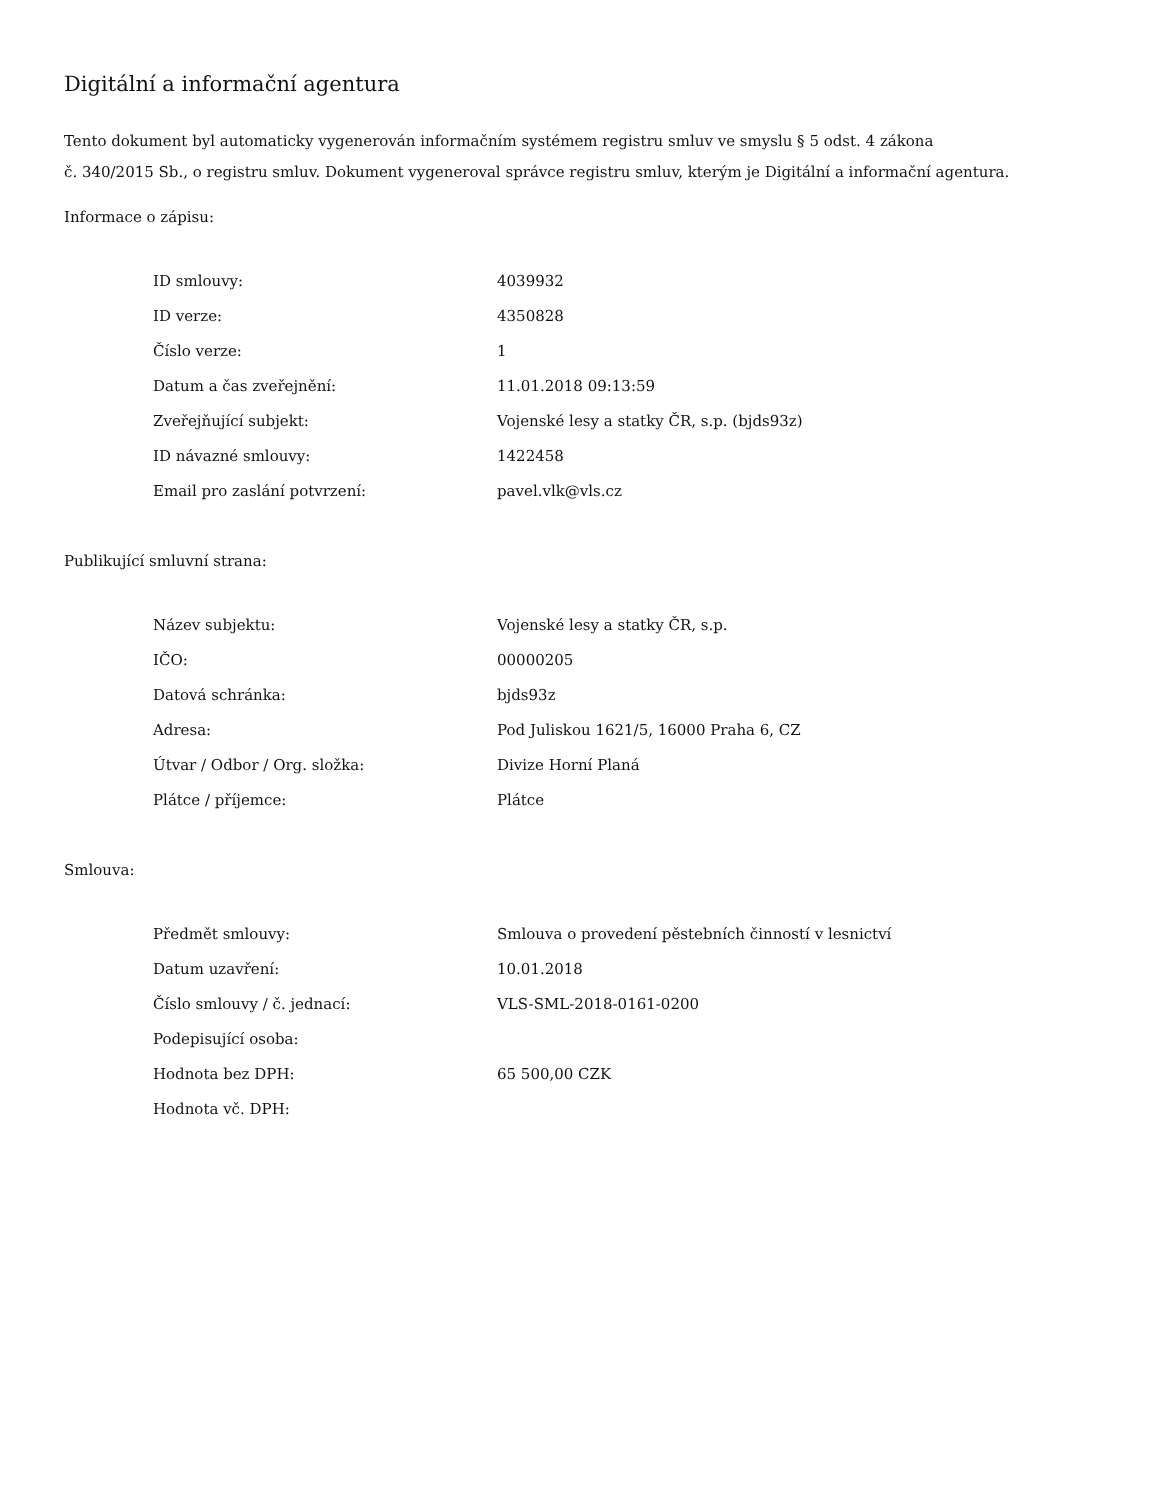Digitální a informační agentura
Tento dokument byl automaticky vygenerován informačním systémem registru smluv ve smyslu § 5 odst. 4 zákona
č. 340/2015 Sb., o registru smluv. Dokument vygeneroval správce registru smluv, kterým je Digitální a informační agentura.
Informace o zápisu:
| ID smlouvy: | 4039932 |
| ID verze: | 4350828 |
| Číslo verze: | 1 |
| Datum a čas zveřejnění: | 11.01.2018 09:13:59 |
| Zveřejňující subjekt: | Vojenské lesy a statky ČR, s.p. (bjds93z) |
| ID návazné smlouvy: | 1422458 |
| Email pro zaslání potvrzení: | pavel.vlk@vls.cz |
Publikující smluvní strana:
| Název subjektu: | Vojenské lesy a statky ČR, s.p. |
| IČO: | 00000205 |
| Datová schránka: | bjds93z |
| Adresa: | Pod Juliskou 1621/5, 16000 Praha 6, CZ |
| Útvar / Odbor / Org. složka: | Divize Horní Planá |
| Plátce / příjemce: | Plátce |
Smlouva:
| Předmět smlouvy: | Smlouva o provedení pěstebních činností v lesnictví |
| Datum uzavření: | 10.01.2018 |
| Číslo smlouvy / č. jednací: | VLS-SML-2018-0161-0200 |
| Podepisující osoba: | |
| Hodnota bez DPH: | 65 500,00 CZK |
| Hodnota vč. DPH: | |